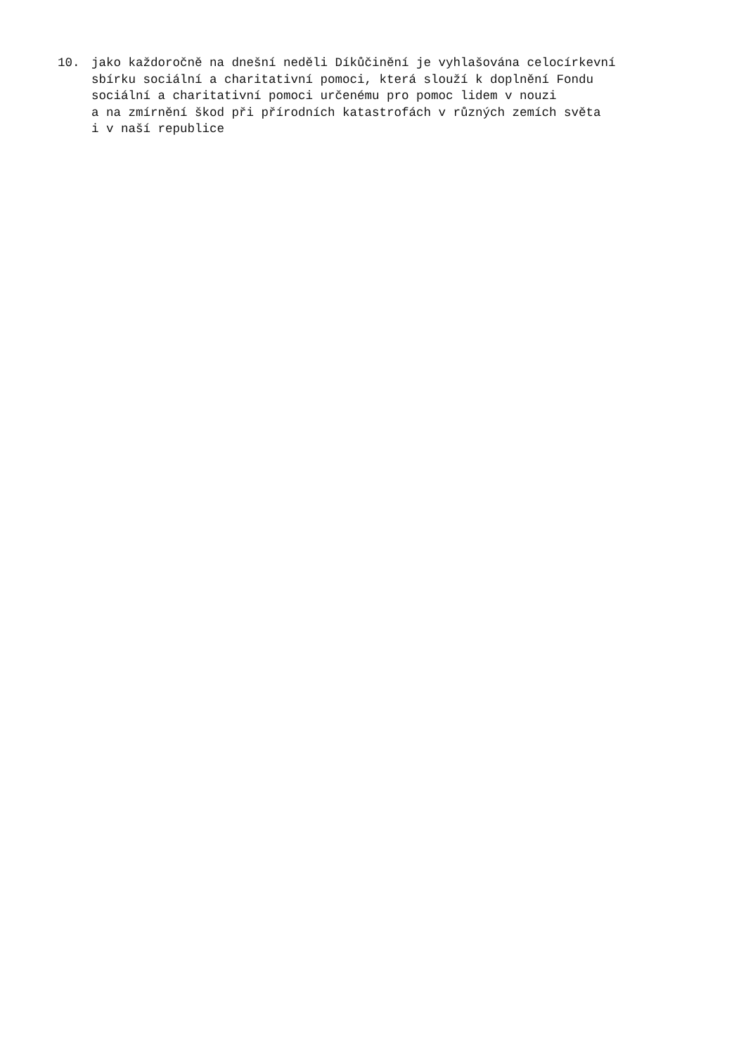10. jako každoročně na dnešní neděli Díkůčinění je vyhlašována celocírkevní
sbírku sociální a charitativní pomoci, která slouží k doplnění Fondu
sociální a charitativní pomoci určenému pro pomoc lidem v nouzi
a na zmírnění škod při přírodních katastrofách v různých zemích světa
i v naší republice